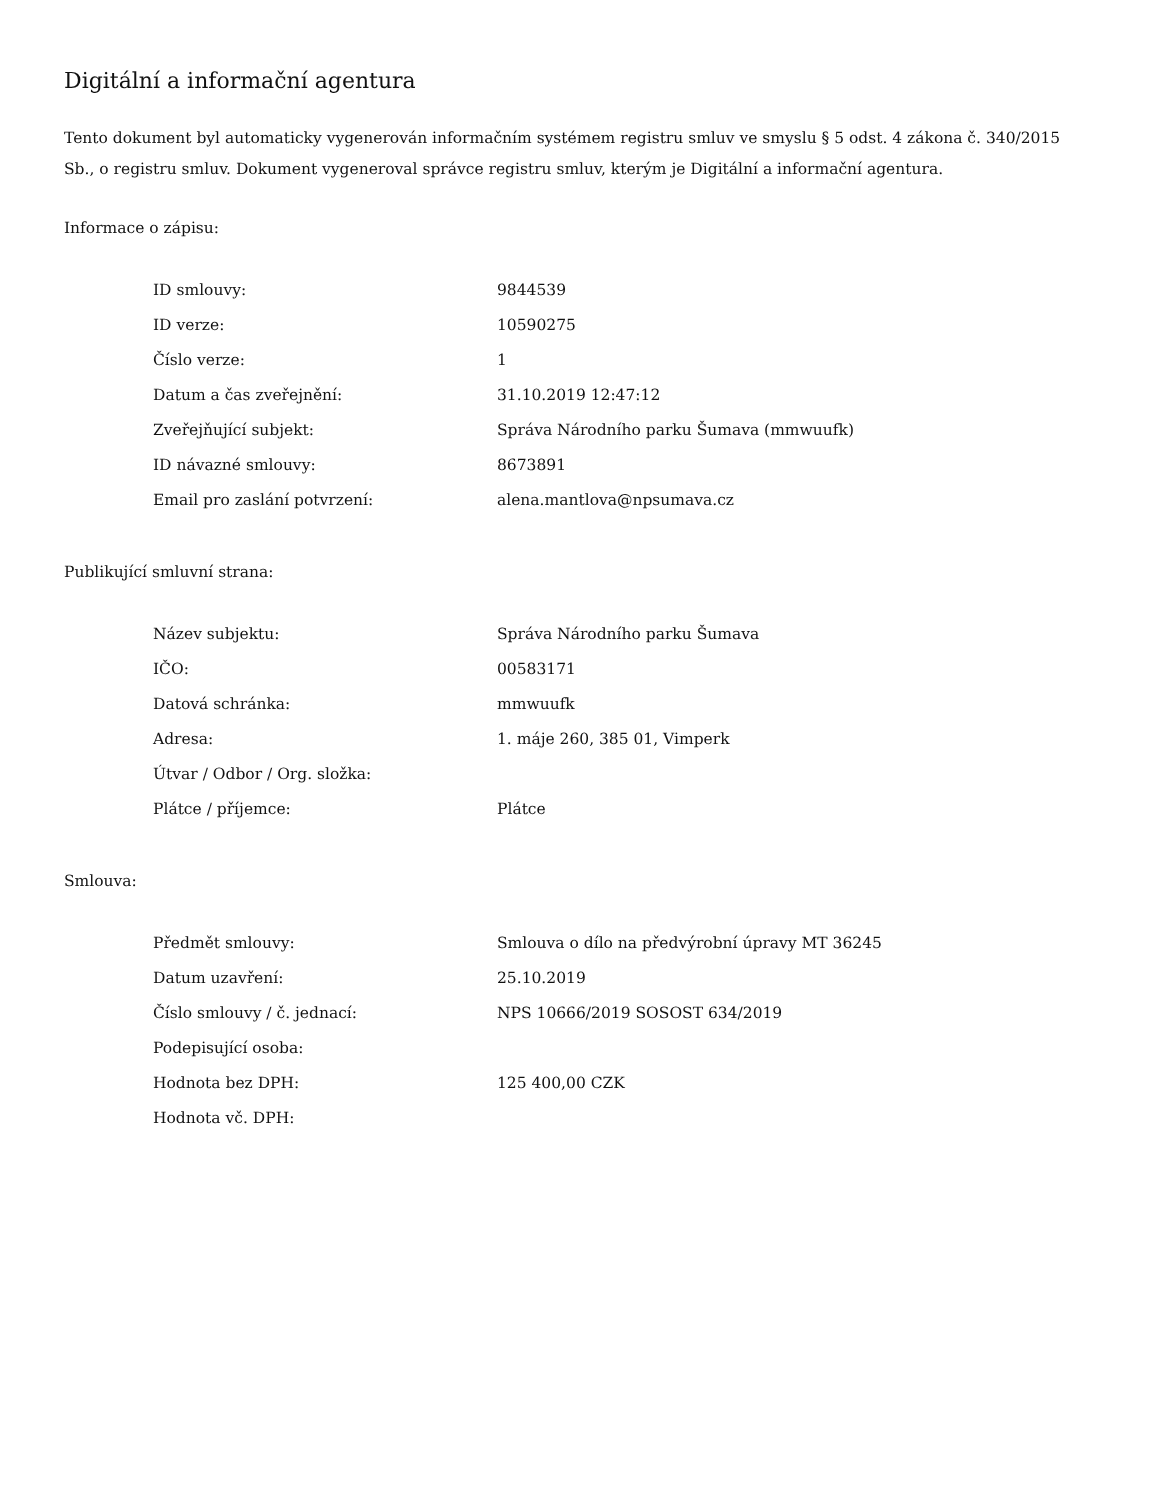Digitální a informační agentura
Tento dokument byl automaticky vygenerován informačním systémem registru smluv ve smyslu § 5 odst. 4 zákona č. 340/2015 Sb., o registru smluv. Dokument vygeneroval správce registru smluv, kterým je Digitální a informační agentura.
Informace o zápisu:
| ID smlouvy: | 9844539 |
| ID verze: | 10590275 |
| Číslo verze: | 1 |
| Datum a čas zveřejnění: | 31.10.2019 12:47:12 |
| Zveřejňující subjekt: | Správa Národního parku Šumava (mmwuufk) |
| ID návazné smlouvy: | 8673891 |
| Email pro zaslání potvrzení: | alena.mantlova@npsumava.cz |
Publikující smluvní strana:
| Název subjektu: | Správa Národního parku Šumava |
| IČO: | 00583171 |
| Datová schránka: | mmwuufk |
| Adresa: | 1. máje 260, 385 01, Vimperk |
| Útvar / Odbor / Org. složka: | |
| Plátce / příjemce: | Plátce |
Smlouva:
| Předmět smlouvy: | Smlouva o dílo na předvýrobní úpravy MT 36245 |
| Datum uzavření: | 25.10.2019 |
| Číslo smlouvy / č. jednací: | NPS 10666/2019 SOSOST 634/2019 |
| Podepisující osoba: | |
| Hodnota bez DPH: | 125 400,00 CZK |
| Hodnota vč. DPH: | |